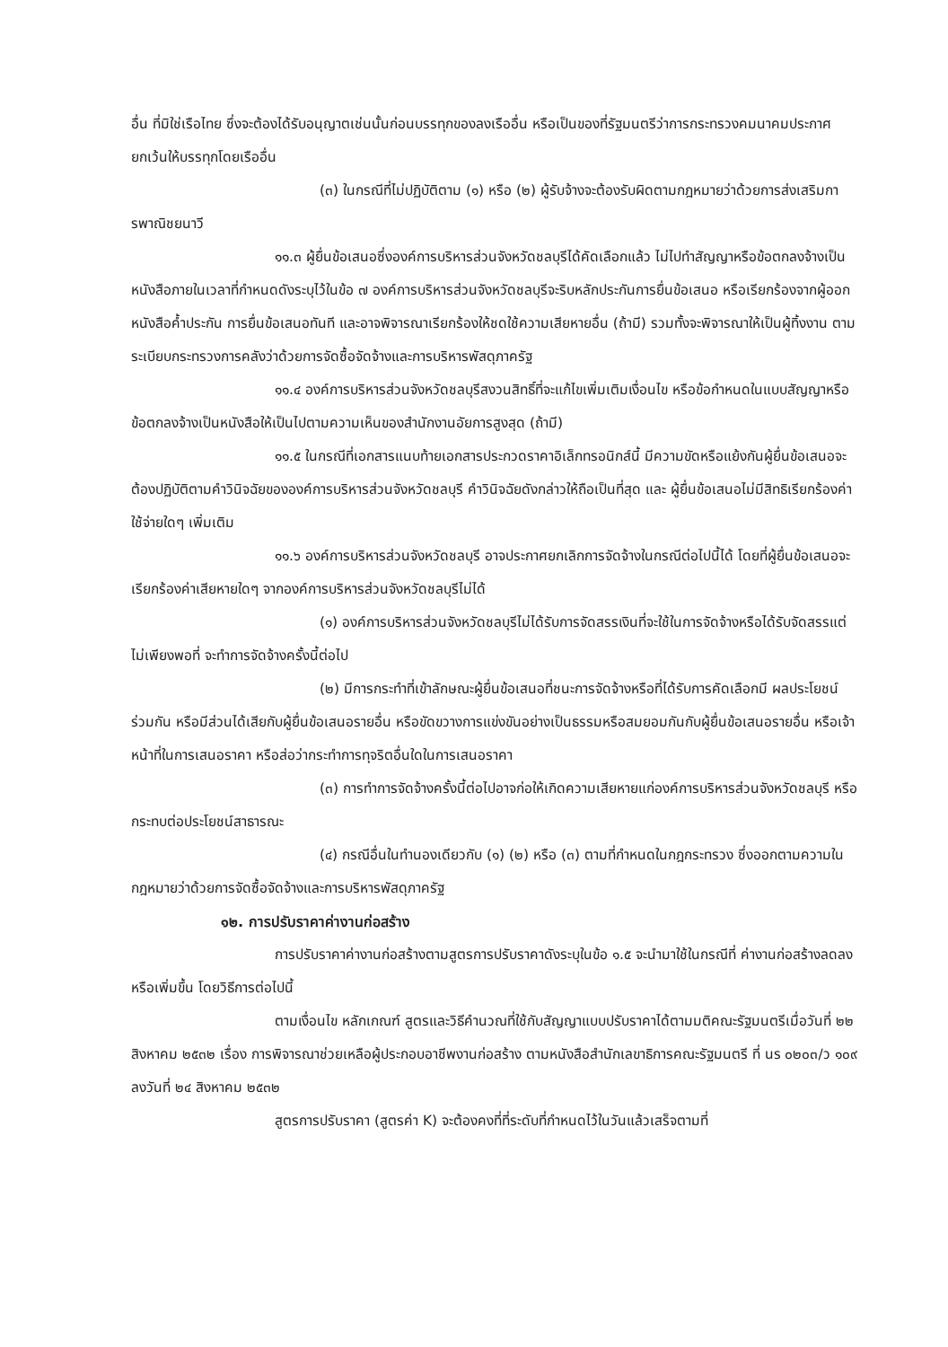อื่น ที่มิใช่เรือไทย ซึ่งจะต้องได้รับอนุญาตเช่นนั้นก่อนบรรทุกของลงเรืออื่น หรือเป็นของที่รัฐมนตรีว่าการกระทรวงคมนาคมประกาศยกเว้นให้บรรทุกโดยเรืออื่น
(๓) ในกรณีที่ไม่ปฏิบัติตาม (๑) หรือ (๒) ผู้รับจ้างจะต้องรับผิดตามกฎหมายว่าด้วยการส่งเสริมการพาณิชยนาวี
๑๑.๓ ผู้ยื่นข้อเสนอซึ่งองค์การบริหารส่วนจังหวัดชลบุรีได้คัดเลือกแล้ว ไม่ไปทำสัญญาหรือข้อตกลงจ้างเป็นหนังสือภายในเวลาที่กำหนดดังระบุไว้ในข้อ ๗ องค์การบริหารส่วนจังหวัดชลบุรีจะริบหลักประกันการยื่นข้อเสนอ หรือเรียกร้องจากผู้ออกหนังสือค้ำประกัน การยื่นข้อเสนอทันที และอาจพิจารณาเรียกร้องให้ชดใช้ความเสียหายอื่น (ถ้ามี) รวมทั้งจะพิจารณาให้เป็นผู้ทิ้งงาน ตามระเบียบกระทรวงการคลังว่าด้วยการจัดซื้อจัดจ้างและการบริหารพัสดุภาครัฐ
๑๑.๔ องค์การบริหารส่วนจังหวัดชลบุรีสงวนสิทธิ์ที่จะแก้ไขเพิ่มเติมเงื่อนไข หรือข้อกำหนดในแบบสัญญาหรือข้อตกลงจ้างเป็นหนังสือให้เป็นไปตามความเห็นของสำนักงานอัยการสูงสุด (ถ้ามี)
๑๑.๕ ในกรณีที่เอกสารแนบท้ายเอกสารประกวดราคาอิเล็กทรอนิกส์นี้ มีความขัดหรือแย้งกันผู้ยื่นข้อเสนอจะต้องปฏิบัติตามคำวินิจฉัยขององค์การบริหารส่วนจังหวัดชลบุรี คำวินิจฉัยดังกล่าวให้ถือเป็นที่สุด และ ผู้ยื่นข้อเสนอไม่มีสิทธิเรียกร้องค่าใช้จ่ายใดๆ เพิ่มเติม
๑๑.๖ องค์การบริหารส่วนจังหวัดชลบุรี อาจประกาศยกเลิกการจัดจ้างในกรณีต่อไปนี้ได้ โดยที่ผู้ยื่นข้อเสนอจะเรียกร้องค่าเสียหายใดๆ จากองค์การบริหารส่วนจังหวัดชลบุรีไม่ได้
(๑) องค์การบริหารส่วนจังหวัดชลบุรีไม่ได้รับการจัดสรรเงินที่จะใช้ในการจัดจ้างหรือได้รับจัดสรรแต่ไม่เพียงพอที่ จะทำการจัดจ้างครั้งนี้ต่อไป
(๒) มีการกระทำที่เข้าลักษณะผู้ยื่นข้อเสนอที่ชนะการจัดจ้างหรือที่ได้รับการคัดเลือกมี ผลประโยชน์ร่วมกัน หรือมีส่วนได้เสียกับผู้ยื่นข้อเสนอรายอื่น หรือขัดขวางการแข่งขันอย่างเป็นธรรมหรือสมยอมกันกับผู้ยื่นข้อเสนอรายอื่น หรือเจ้าหน้าที่ในการเสนอราคา หรือส่อว่ากระทำการทุจริตอื่นใดในการเสนอราคา
(๓) การทำการจัดจ้างครั้งนี้ต่อไปอาจก่อให้เกิดความเสียหายแก่องค์การบริหารส่วนจังหวัดชลบุรี หรือกระทบต่อประโยชน์สาธารณะ
(๔) กรณีอื่นในทำนองเดียวกับ (๑) (๒) หรือ (๓) ตามที่กำหนดในกฎกระทรวง ซึ่งออกตามความในกฎหมายว่าด้วยการจัดซื้อจัดจ้างและการบริหารพัสดุภาครัฐ
๑๒. การปรับราคาค่างานก่อสร้าง
การปรับราคาค่างานก่อสร้างตามสูตรการปรับราคาดังระบุในข้อ ๑.๕ จะนำมาใช้ในกรณีที่ ค่างานก่อสร้างลดลงหรือเพิ่มขึ้น โดยวิธีการต่อไปนี้
ตามเงื่อนไข หลักเกณฑ์ สูตรและวิธีคำนวณที่ใช้กับสัญญาแบบปรับราคาได้ตามมติคณะรัฐมนตรีเมื่อวันที่ ๒๒ สิงหาคม ๒๕๓๒ เรื่อง การพิจารณาช่วยเหลือผู้ประกอบอาชีพงานก่อสร้าง ตามหนังสือสำนักเลขาธิการคณะรัฐมนตรี ที่ นร ๐๒๐๓/ว ๑๐๙ ลงวันที่ ๒๔ สิงหาคม ๒๕๓๒
สูตรการปรับราคา (สูตรค่า K) จะต้องคงที่ที่ระดับที่กำหนดไว้ในวันแล้วเสร็จตามที่